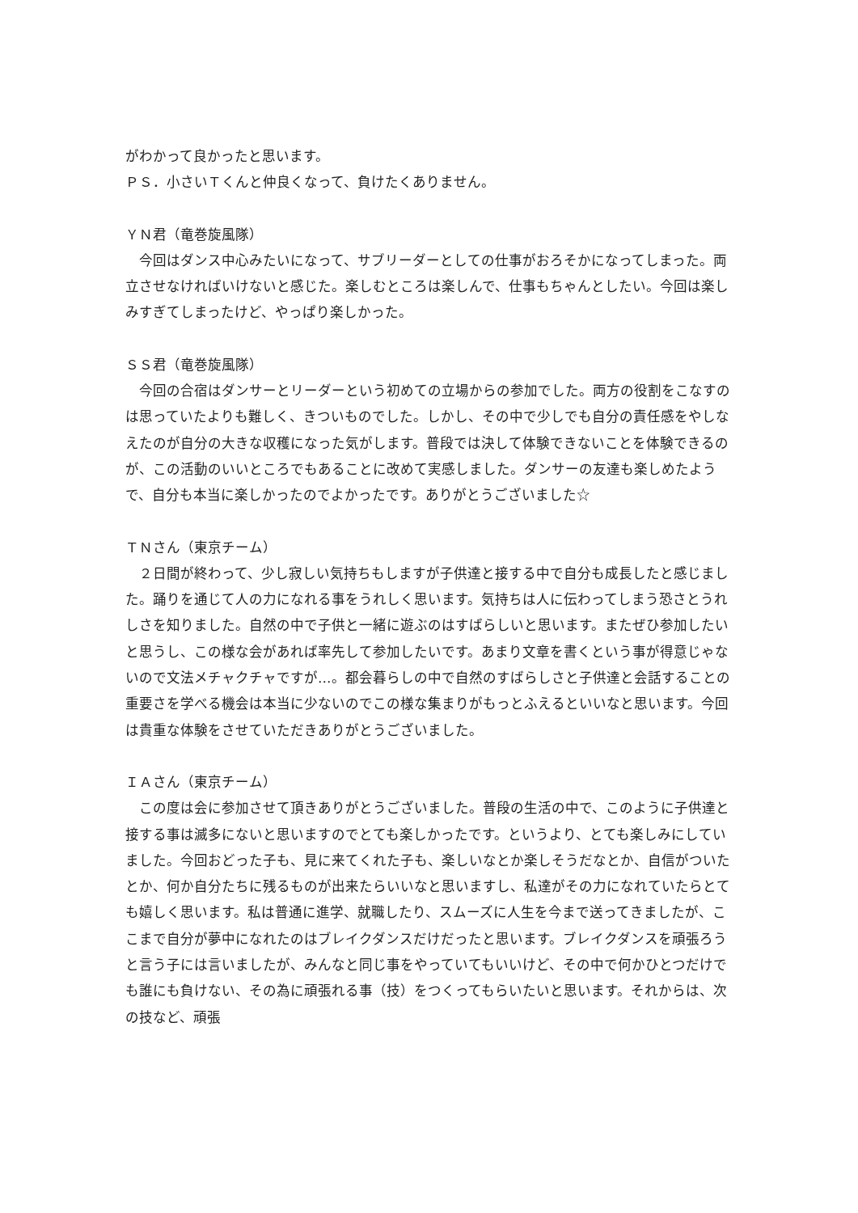がわかって良かったと思います。
ＰＳ．小さいＴくんと仲良くなって、負けたくありません。
ＹＮ君（竜巻旋風隊）
　今回はダンス中心みたいになって、サブリーダーとしての仕事がおろそかになってしまった。両立させなければいけないと感じた。楽しむところは楽しんで、仕事もちゃんとしたい。今回は楽しみすぎてしまったけど、やっぱり楽しかった。
ＳＳ君（竜巻旋風隊）
　今回の合宿はダンサーとリーダーという初めての立場からの参加でした。両方の役割をこなすのは思っていたよりも難しく、きついものでした。しかし、その中で少しでも自分の責任感をやしなえたのが自分の大きな収穫になった気がします。普段では決して体験できないことを体験できるのが、この活動のいいところでもあることに改めて実感しました。ダンサーの友達も楽しめたようで、自分も本当に楽しかったのでよかったです。ありがとうございました☆
ＴＮさん（東京チーム）
　２日間が終わって、少し寂しい気持ちもしますが子供達と接する中で自分も成長したと感じました。踊りを通じて人の力になれる事をうれしく思います。気持ちは人に伝わってしまう恐さとうれしさを知りました。自然の中で子供と一緒に遊ぶのはすばらしいと思います。またぜひ参加したいと思うし、この様な会があれば率先して参加したいです。あまり文章を書くという事が得意じゃないので文法メチャクチャですが…。都会暮らしの中で自然のすばらしさと子供達と会話することの重要さを学べる機会は本当に少ないのでこの様な集まりがもっとふえるといいなと思います。今回は貴重な体験をさせていただきありがとうございました。
ＩＡさん（東京チーム）
　この度は会に参加させて頂きありがとうございました。普段の生活の中で、このように子供達と接する事は滅多にないと思いますのでとても楽しかったです。というより、とても楽しみにしていました。今回おどった子も、見に来てくれた子も、楽しいなとか楽しそうだなとか、自信がついたとか、何か自分たちに残るものが出来たらいいなと思いますし、私達がその力になれていたらとても嬉しく思います。私は普通に進学、就職したり、スムーズに人生を今まで送ってきましたが、ここまで自分が夢中になれたのはブレイクダンスだけだったと思います。ブレイクダンスを頑張ろうと言う子には言いましたが、みんなと同じ事をやっていてもいいけど、その中で何かひとつだけでも誰にも負けない、その為に頑張れる事（技）をつくってもらいたいと思います。それからは、次の技など、頑張